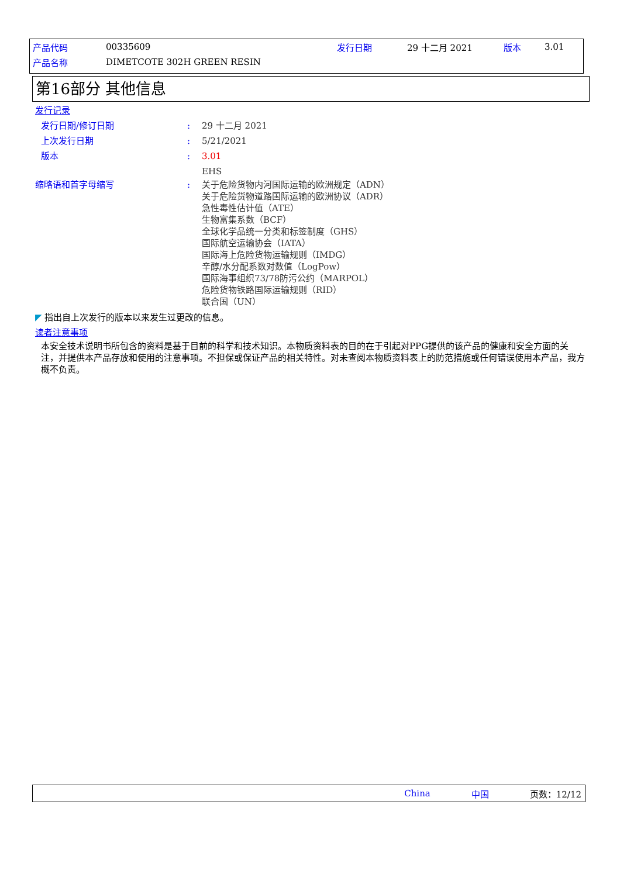产品代码 00335609 发行日期 29 十二月 2021 版本 3.01
产品名称 DIMETCOTE 302H GREEN RESIN
第16部分 其他信息
发行记录
发行日期/修订日期: 29 十二月 2021
上次发行日期: 5/21/2021
版本: 3.01
EHS
缩略语和首字母缩写: 关于危险货物内河国际运输的欧洲规定（ADN）
关于危险货物道路国际运输的欧洲协议（ADR）
急性毒性估计值（ATE）
生物富集系数（BCF）
全球化学品统一分类和标签制度（GHS）
国际航空运输协会（IATA）
国际海上危险货物运输规则（IMDG）
辛醇/水分配系数对数值（LogPow）
国际海事组织73/78防污公约（MARPOL）
危险货物铁路国际运输规则（RID）
联合国（UN）
◤ 指出自上次发行的版本以来发生过更改的信息。
读者注意事项
本安全技术说明书所包含的资料是基于目前的科学和技术知识。本物质资料表的目的在于引起对PPG提供的该产品的健康和安全方面的关注，并提供本产品存放和使用的注意事项。不担保或保证产品的相关特性。对未查阅本物质资料表上的防范措施或任何错误使用本产品，我方概不负责。
China 中国 页数：12/12